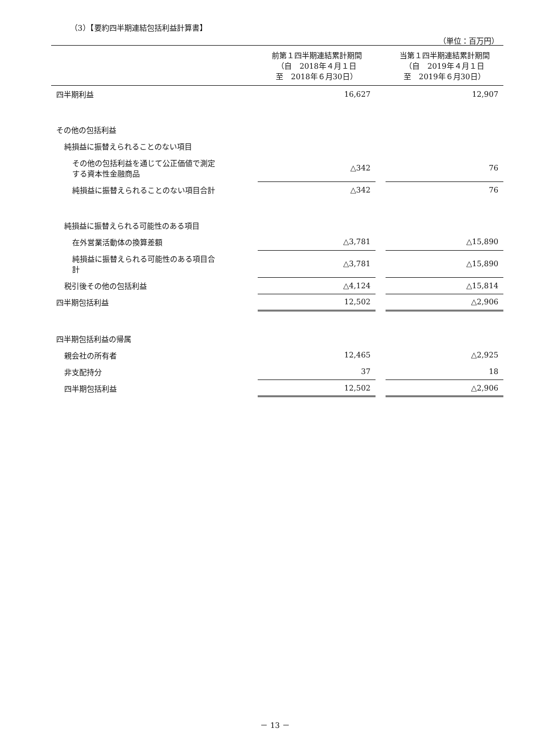（3）【要約四半期連結包括利益計算書】
（単位：百万円）
| | 前第１四半期連結累計期間 （自 2018年４月１日 至 2018年６月30日） | | 当第１四半期連結累計期間 （自 2019年４月１日 至 2019年６月30日） |
| --- | --- | --- | --- |
| 四半期利益 | 16,627 | | 12,907 |
| その他の包括利益 | | | |
| 純損益に振替えられることのない項目 | | | |
| その他の包括利益を通じて公正価値で測定 する資本性金融商品 | △342 | | 76 |
| 純損益に振替えられることのない項目合計 | △342 | | 76 |
| 純損益に振替えられる可能性のある項目 | | | |
| 在外営業活動体の換算差額 | △3,781 | | △15,890 |
| 純損益に振替えられる可能性のある項目合 計 | △3,781 | | △15,890 |
| 税引後その他の包括利益 | △4,124 | | △15,814 |
| 四半期包括利益 | 12,502 | | △2,906 |
| 四半期包括利益の帰属 | | | |
| 親会社の所有者 | 12,465 | | △2,925 |
| 非支配持分 | 37 | | 18 |
| 四半期包括利益 | 12,502 | | △2,906 |
－ 13 －